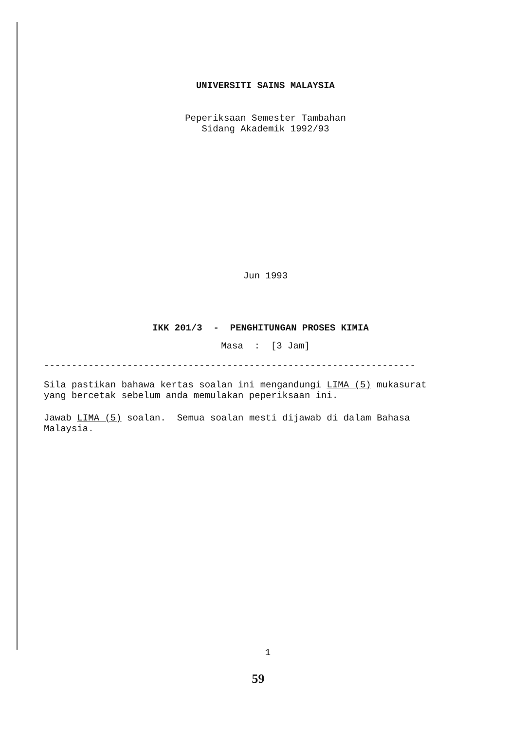UNIVERSITI SAINS MALAYSIA
Peperiksaan Semester Tambahan
Sidang Akademik 1992/93
Jun 1993
IKK 201/3 - PENGHITUNGAN PROSES KIMIA
Masa : [3 Jam]
-------------------------------------------------------------------
Sila pastikan bahawa kertas soalan ini mengandungi LIMA (5) mukasurat yang bercetak sebelum anda memulakan peperiksaan ini.
Jawab LIMA (5) soalan. Semua soalan mesti dijawab di dalam Bahasa Malaysia.
1
59